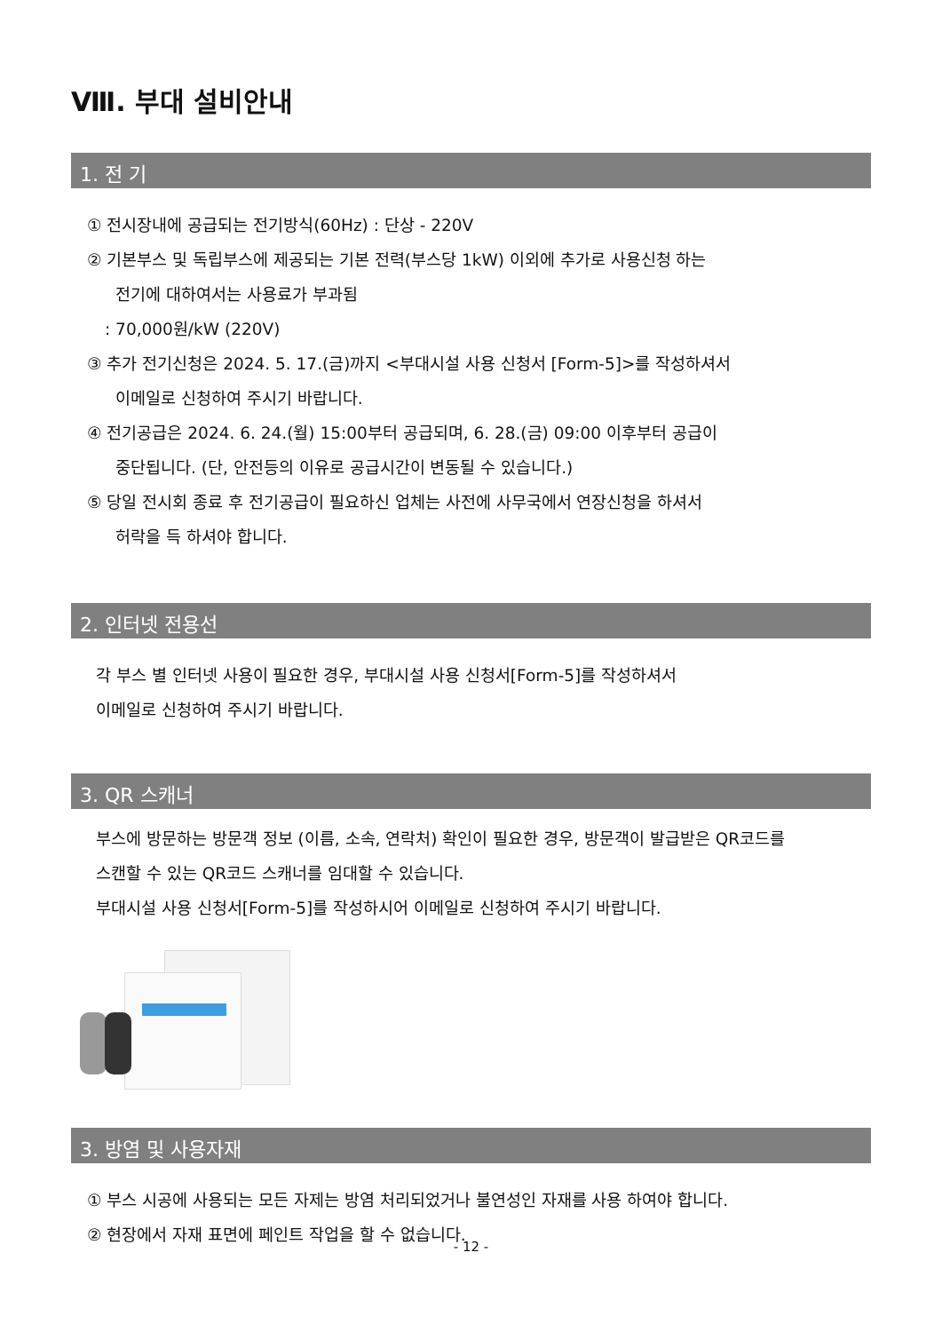Ⅷ. 부대 설비안내
1. 전 기
① 전시장내에 공급되는 전기방식(60Hz) : 단상 - 220V
② 기본부스 및 독립부스에 제공되는 기본 전력(부스당 1kW) 이외에 추가로 사용신청 하는
전기에 대하여서는 사용료가 부과됨
: 70,000원/kW (220V)
③ 추가 전기신청은 2024. 5. 17.(금)까지 <부대시설 사용 신청서 [Form-5]>를 작성하셔서
이메일로 신청하여 주시기 바랍니다.
④ 전기공급은 2024. 6. 24.(월) 15:00부터 공급되며, 6. 28.(금) 09:00 이후부터 공급이
중단됩니다. (단, 안전등의 이유로 공급시간이 변동될 수 있습니다.)
⑤ 당일 전시회 종료 후 전기공급이 필요하신 업체는 사전에 사무국에서 연장신청을 하셔서
허락을 득 하셔야 합니다.
2. 인터넷 전용선
각 부스 별 인터넷 사용이 필요한 경우, 부대시설 사용 신청서[Form-5]를 작성하셔서
이메일로 신청하여 주시기 바랍니다.
3. QR 스캐너
부스에 방문하는 방문객 정보 (이름, 소속, 연락처) 확인이 필요한 경우, 방문객이 발급받은 QR코드를
스캔할 수 있는 QR코드 스캐너를 임대할 수 있습니다.
부대시설 사용 신청서[Form-5]를 작성하시어 이메일로 신청하여 주시기 바랍니다.
3. 방염 및 사용자재
① 부스 시공에 사용되는 모든 자제는 방염 처리되었거나 불연성인 자재를 사용 하여야 합니다.
② 현장에서 자재 표면에 페인트 작업을 할 수 없습니다.
- 12 -